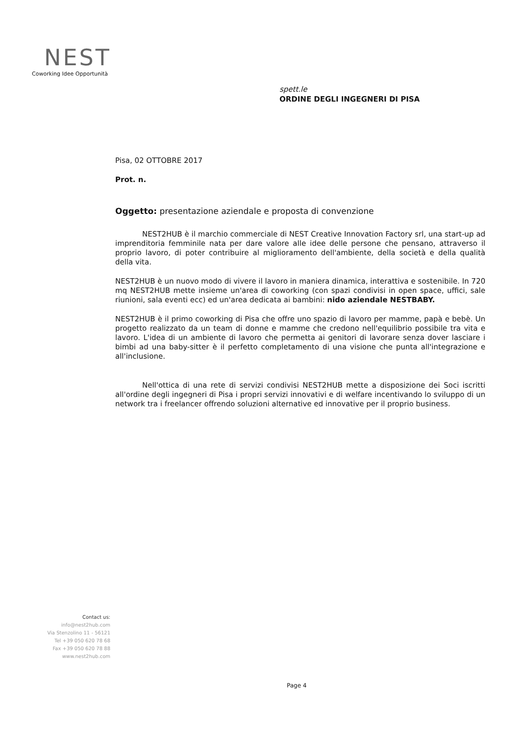NEST
Coworking Idee Opportunità
spett.le
ORDINE DEGLI INGEGNERI DI PISA
Pisa, 02 OTTOBRE 2017
Prot. n.
Oggetto: presentazione aziendale e proposta di convenzione
NEST2HUB è il marchio commerciale di NEST Creative Innovation Factory srl, una start-up ad imprenditoria femminile nata per dare valore alle idee delle persone che pensano, attraverso il proprio lavoro, di poter contribuire al miglioramento dell'ambiente, della società e della qualità della vita.
NEST2HUB è un nuovo modo di vivere il lavoro in maniera dinamica, interattiva e sostenibile. In 720 mq NEST2HUB mette insieme un'area di coworking (con spazi condivisi in open space, uffici, sale riunioni, sala eventi ecc) ed un'area dedicata ai bambini: nido aziendale NESTBABY.
NEST2HUB è il primo coworking di Pisa che offre uno spazio di lavoro per mamme, papà e bebè. Un progetto realizzato da un team di donne e mamme che credono nell'equilibrio possibile tra vita e lavoro. L'idea di un ambiente di lavoro che permetta ai genitori di lavorare senza dover lasciare i bimbi ad una baby-sitter è il perfetto completamento di una visione che punta all'integrazione e all'inclusione.
Nell'ottica di una rete di servizi condivisi NEST2HUB mette a disposizione dei Soci iscritti all'ordine degli ingegneri di Pisa i propri servizi innovativi e di welfare incentivando lo sviluppo di un network tra i freelancer offrendo soluzioni alternative ed innovative per il proprio business.
Contact us:
info@nest2hub.com
Via Stenzolino 11 - 56121
Tel +39 050 620 78 68
Fax +39 050 620 78 88
www.nest2hub.com
Page 4